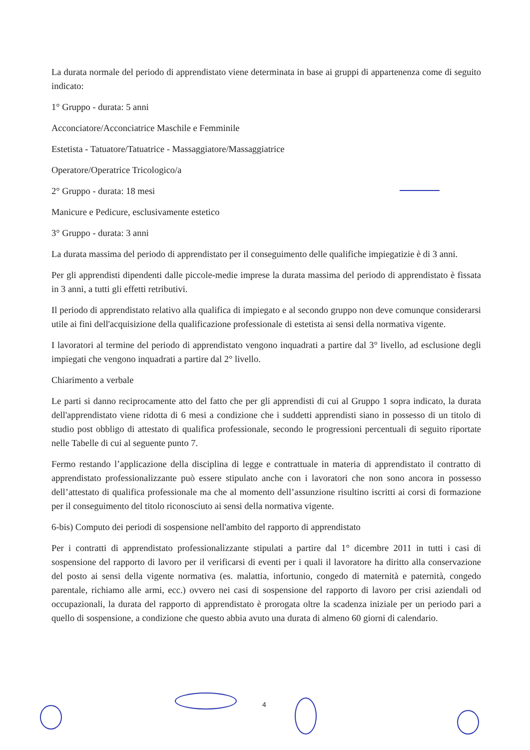La durata normale del periodo di apprendistato viene determinata in base ai gruppi di appartenenza come di seguito indicato:
1° Gruppo - durata: 5 anni
Acconciatore/Acconciatrice Maschile e Femminile
Estetista - Tatuatore/Tatuatrice - Massaggiatore/Massaggiatrice
Operatore/Operatrice Tricologico/a
2° Gruppo - durata: 18 mesi
Manicure e Pedicure, esclusivamente estetico
3° Gruppo - durata: 3 anni
La durata massima del periodo di apprendistato per il conseguimento delle qualifiche impiegatizie è di 3 anni.
Per gli apprendisti dipendenti dalle piccole-medie imprese la durata massima del periodo di apprendistato è fissata in 3 anni, a tutti gli effetti retributivi.
Il periodo di apprendistato relativo alla qualifica di impiegato e al secondo gruppo non deve comunque considerarsi utile ai fini dell'acquisizione della qualificazione professionale di estetista ai sensi della normativa vigente.
I lavoratori al termine del periodo di apprendistato vengono inquadrati a partire dal 3° livello, ad esclusione degli impiegati che vengono inquadrati a partire dal 2° livello.
Chiarimento a verbale
Le parti si danno reciprocamente atto del fatto che per gli apprendisti di cui al Gruppo 1 sopra indicato, la durata dell'apprendistato viene ridotta di 6 mesi a condizione che i suddetti apprendisti siano in possesso di un titolo di studio post obbligo di attestato di qualifica professionale, secondo le progressioni percentuali di seguito riportate nelle Tabelle di cui al seguente punto 7.
Fermo restando l’applicazione della disciplina di legge e contrattuale in materia di apprendistato il contratto di apprendistato professionalizzante può essere stipulato anche con i lavoratori che non sono ancora in possesso dell’attestato di qualifica professionale ma che al momento dell’assunzione risultino iscritti ai corsi di formazione per il conseguimento del titolo riconosciuto ai sensi della normativa vigente.
6-bis) Computo dei periodi di sospensione nell'ambito del rapporto di apprendistato
Per i contratti di apprendistato professionalizzante stipulati a partire dal 1° dicembre 2011 in tutti i casi di sospensione del rapporto di lavoro per il verificarsi di eventi per i quali il lavoratore ha diritto alla conservazione del posto ai sensi della vigente normativa (es. malattia, infortunio, congedo di maternità e paternità, congedo parentale, richiamo alle armi, ecc.) ovvero nei casi di sospensione del rapporto di lavoro per crisi aziendali od occupazionali, la durata del rapporto di apprendistato è prorogata oltre la scadenza iniziale per un periodo pari a quello di sospensione, a condizione che questo abbia avuto una durata di almeno 60 giorni di calendario.
4